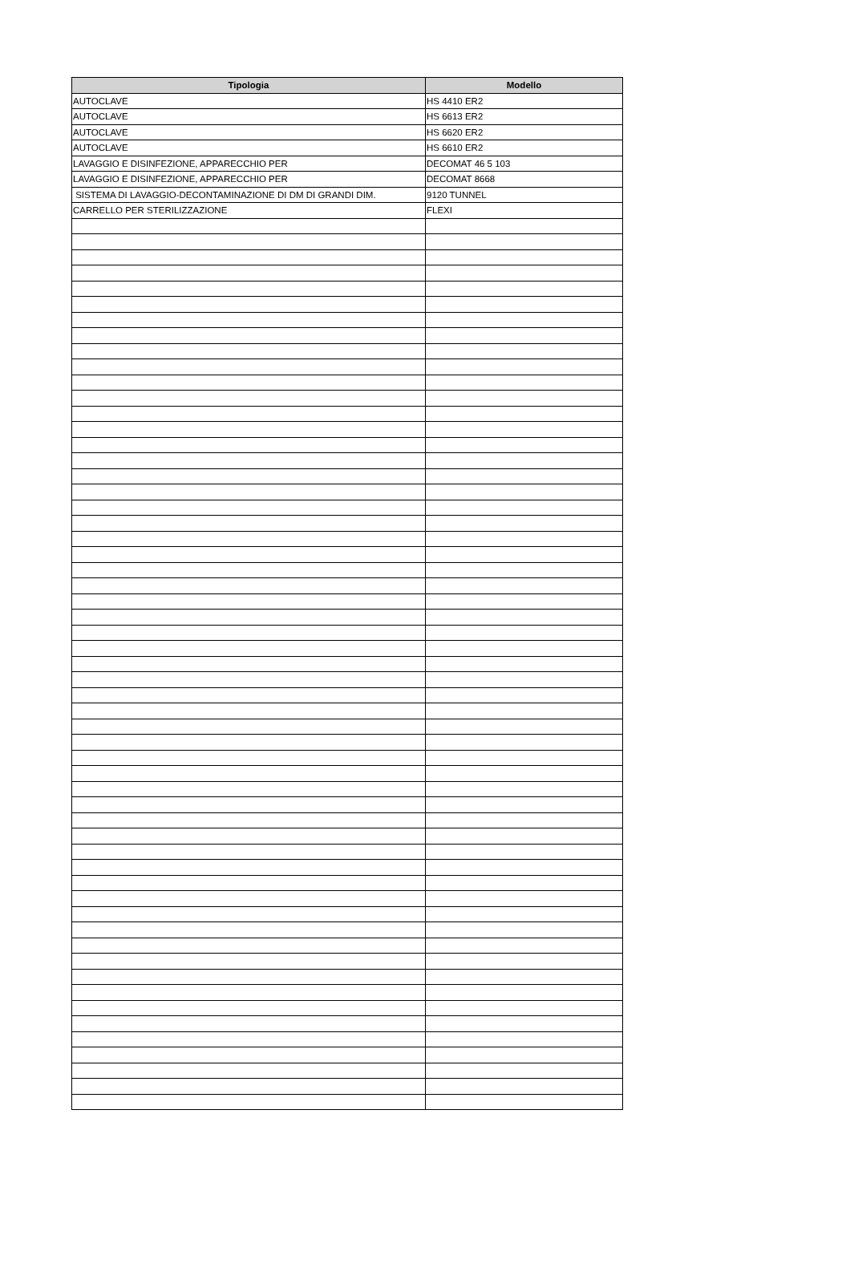| Tipologia | Modello |
| --- | --- |
| AUTOCLAVE | HS 4410 ER2 |
| AUTOCLAVE | HS 6613 ER2 |
| AUTOCLAVE | HS 6620 ER2 |
| AUTOCLAVE | HS 6610 ER2 |
| LAVAGGIO E DISINFEZIONE, APPARECCHIO PER | DECOMAT 46 5 103 |
| LAVAGGIO E DISINFEZIONE, APPARECCHIO PER | DECOMAT 8668 |
| SISTEMA DI LAVAGGIO-DECONTAMINAZIONE DI DM DI GRANDI DIM. | 9120 TUNNEL |
| CARRELLO PER STERILIZZAZIONE | FLEXI |